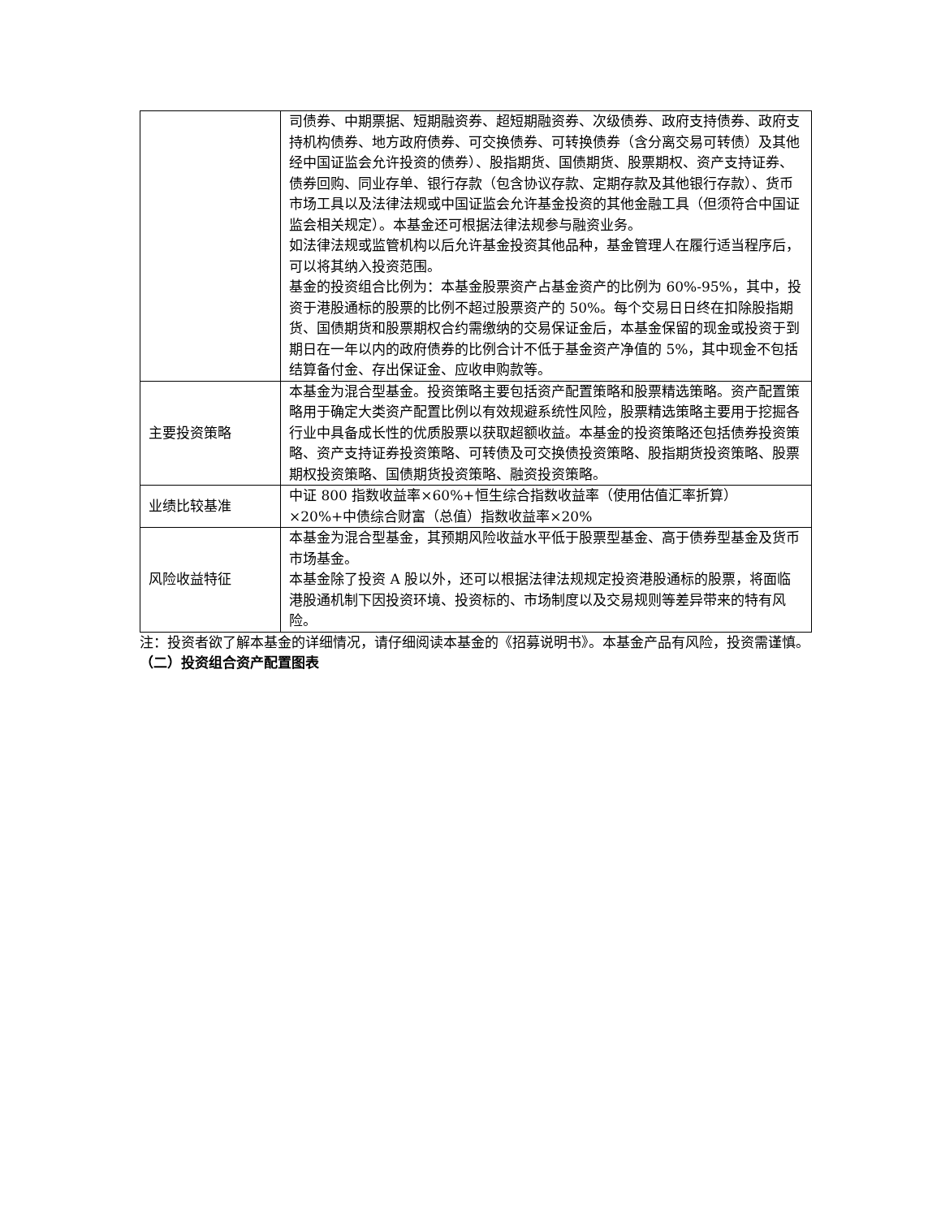| | 司债券、中期票据、短期融资券、超短期融资券、次级债券、政府支持债券、政府支持机构债券、地方政府债券、可交换债券、可转换债券（含分离交易可转债）及其他经中国证监会允许投资的债券）、股指期货、国债期货、股票期权、资产支持证券、债券回购、同业存单、银行存款（包含协议存款、定期存款及其他银行存款）、货币市场工具以及法律法规或中国证监会允许基金投资的其他金融工具（但须符合中国证监会相关规定）。本基金还可根据法律法规参与融资业务。 如法律法规或监管机构以后允许基金投资其他品种，基金管理人在履行适当程序后，可以将其纳入投资范围。 基金的投资组合比例为：本基金股票资产占基金资产的比例为 60%-95%，其中，投资于港股通标的股票的比例不超过股票资产的 50%。每个交易日日终在扣除股指期货、国债期货和股票期权合约需缴纳的交易保证金后，本基金保留的现金或投资于到期日在一年以内的政府债券的比例合计不低于基金资产净值的 5%，其中现金不包括结算备付金、存出保证金、应收申购款等。 |
| 主要投资策略 | 本基金为混合型基金。投资策略主要包括资产配置策略和股票精选策略。资产配置策略用于确定大类资产配置比例以有效规避系统性风险，股票精选策略主要用于挖掘各行业中具备成长性的优质股票以获取超额收益。本基金的投资策略还包括债券投资策略、资产支持证券投资策略、可转债及可交换债投资策略、股指期货投资策略、股票期权投资策略、国债期货投资策略、融资投资策略。 |
| 业绩比较基准 | 中证 800 指数收益率×60%+恒生综合指数收益率（使用估值汇率折算）×20%+中债综合财富（总值）指数收益率×20% |
| 风险收益特征 | 本基金为混合型基金，其预期风险收益水平低于股票型基金、高于债券型基金及货币市场基金。 本基金除了投资 A 股以外，还可以根据法律法规规定投资港股通标的股票，将面临港股通机制下因投资环境、投资标的、市场制度以及交易规则等差异带来的特有风险。 |
注：投资者欲了解本基金的详细情况，请仔细阅读本基金的《招募说明书》。本基金产品有风险，投资需谨慎。
（二）投资组合资产配置图表